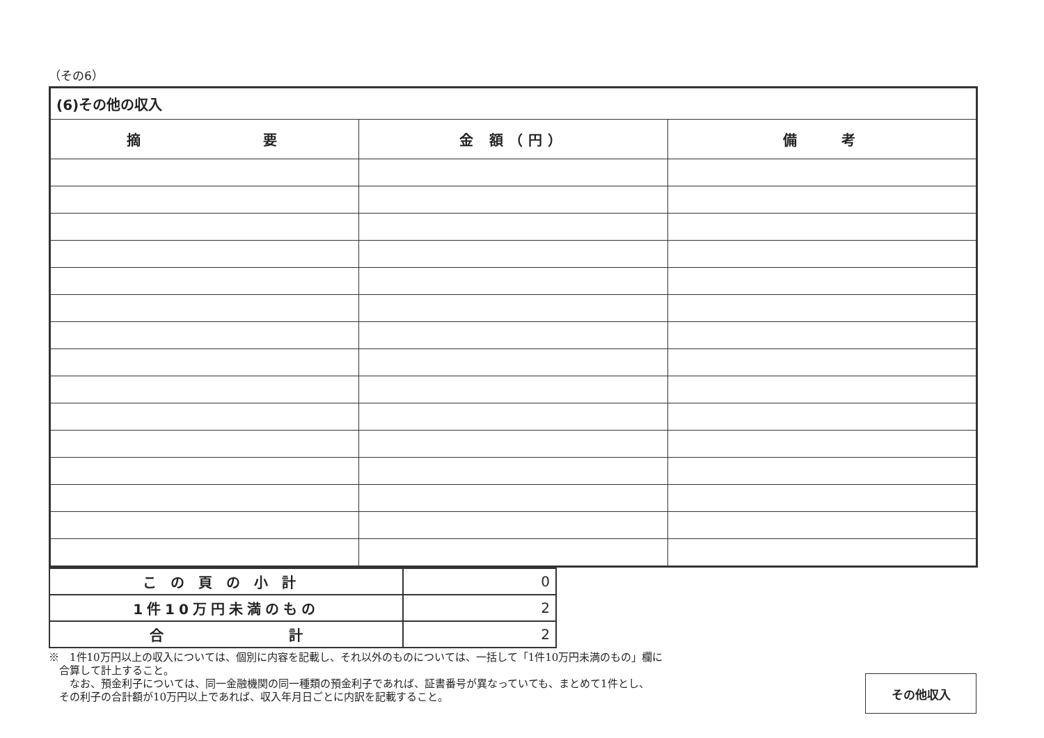（その6）
| (6)その他の収入 | | |
| 摘 要 | 金 額（円） | 備 考 |
| この頁の小計 | 0 |
| 1件10万円未満のもの | 2 |
| 合 計 | 2 |
※　1件10万円以上の収入については、個別に内容を記載し、それ以外のものについては、一括して「1件10万円未満のもの」欄に
　合算して計上すること。
　　なお、預金利子については、同一金融機関の同一種類の預金利子であれば、証書番号が異なっていても、まとめて1件とし、
　その利子の合計額が10万円以上であれば、収入年月日ごとに内訳を記載すること。
その他収入